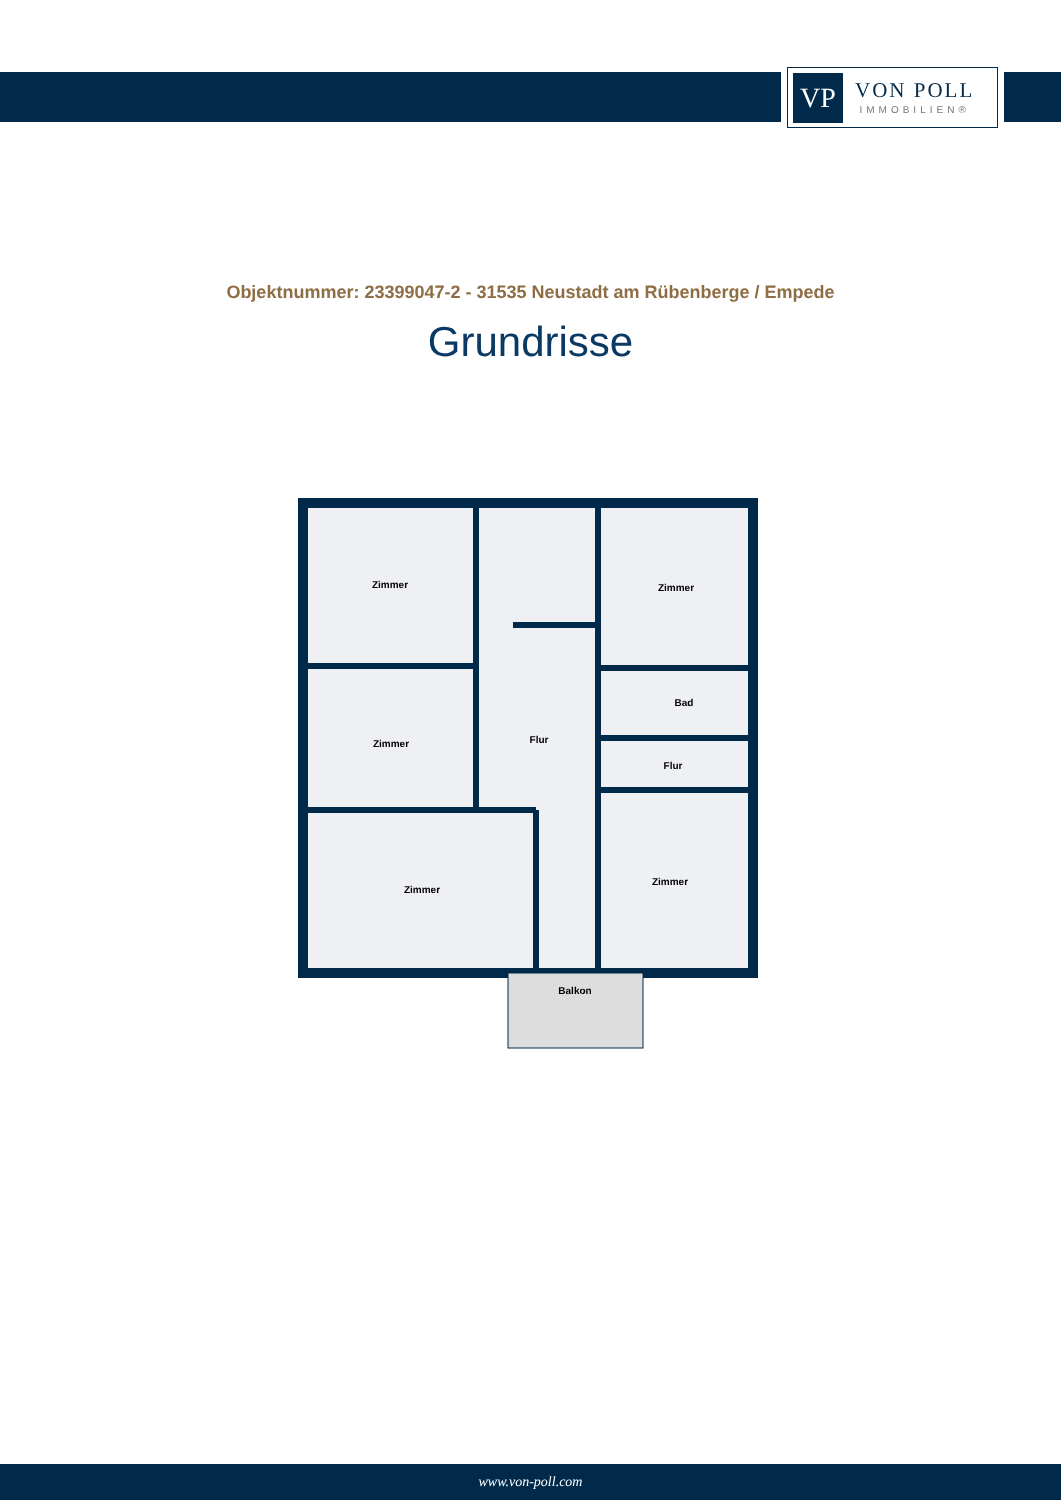VP
VON POLL
IMMOBILIEN®
Objektnummer: 23399047-2 - 31535 Neustadt am Rübenberge / Empede
Grundrisse
Zimmer
Zimmer
Zimmer
Flur
Bad
Flur
Zimmer
Zimmer
Balkon
www.von-poll.com